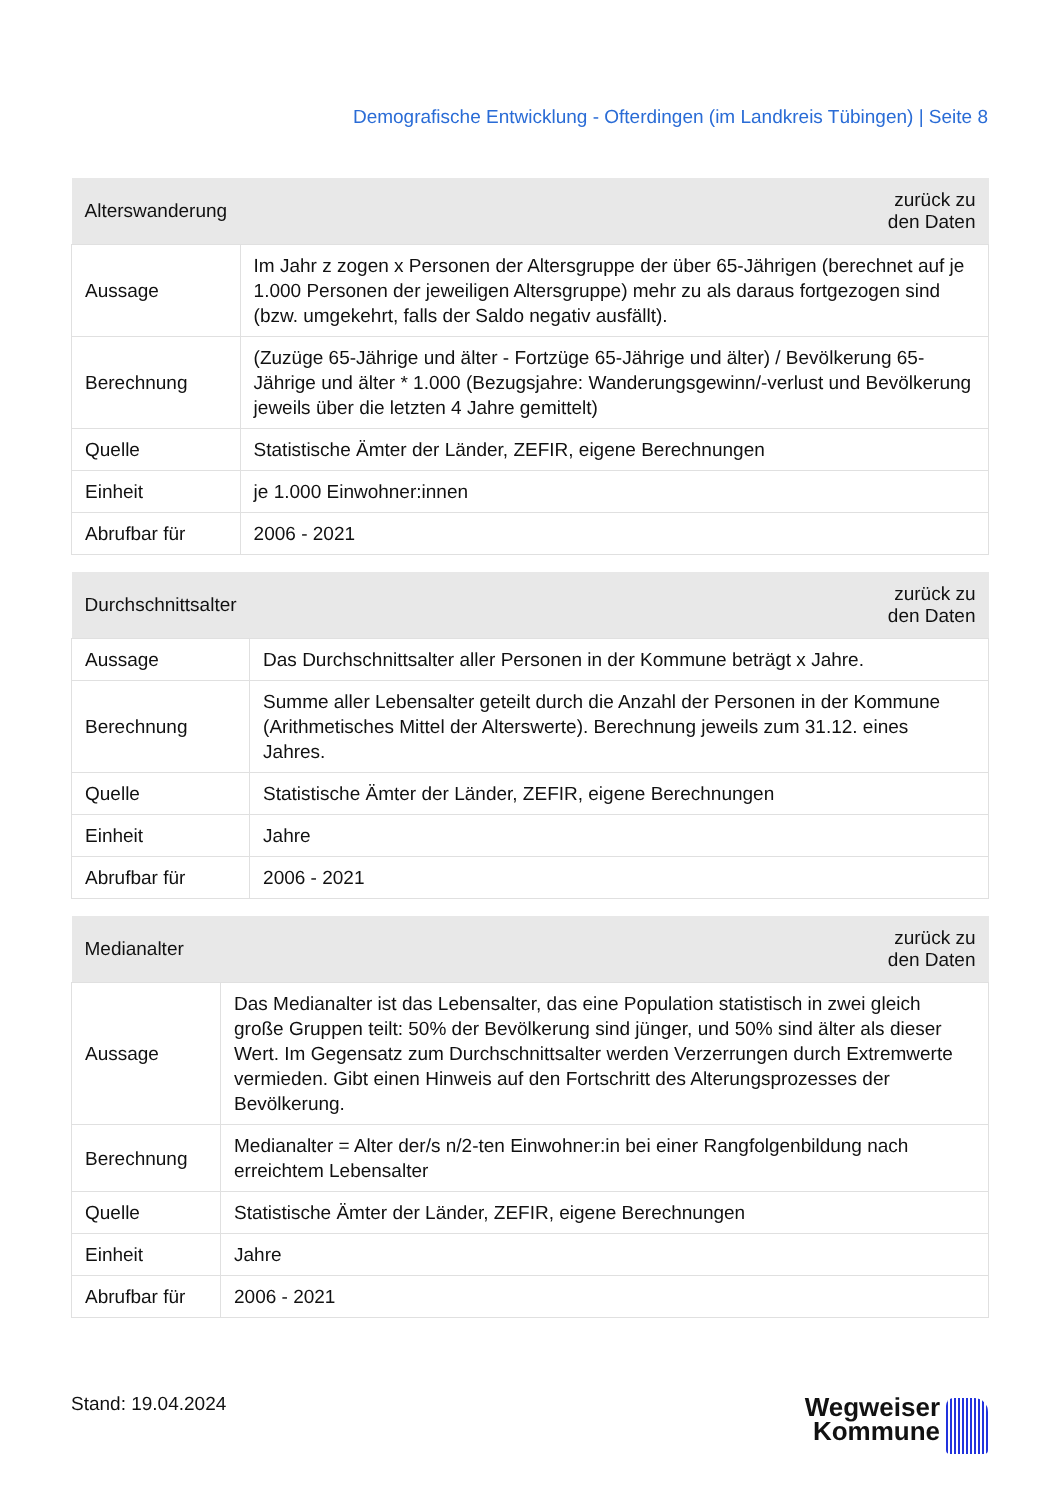Demografische Entwicklung - Ofterdingen (im Landkreis Tübingen) | Seite 8
| Alterswanderung | zurück zu den Daten |
| --- | --- |
| Aussage | Im Jahr z zogen x Personen der Altersgruppe der über 65-Jährigen (berechnet auf je 1.000 Personen der jeweiligen Altersgruppe) mehr zu als daraus fortgezogen sind (bzw. umgekehrt, falls der Saldo negativ ausfällt). |
| Berechnung | (Zuzüge 65-Jährige und älter - Fortzüge 65-Jährige und älter) / Bevölkerung 65-Jährige und älter * 1.000 (Bezugsjahre: Wanderungsgewinn/-verlust und Bevölkerung jeweils über die letzten 4 Jahre gemittelt) |
| Quelle | Statistische Ämter der Länder, ZEFIR, eigene Berechnungen |
| Einheit | je 1.000 Einwohner:innen |
| Abrufbar für | 2006 - 2021 |
| Durchschnittsalter | zurück zu den Daten |
| --- | --- |
| Aussage | Das Durchschnittsalter aller Personen in der Kommune beträgt x Jahre. |
| Berechnung | Summe aller Lebensalter geteilt durch die Anzahl der Personen in der Kommune (Arithmetisches Mittel der Alterswerte). Berechnung jeweils zum 31.12. eines Jahres. |
| Quelle | Statistische Ämter der Länder, ZEFIR, eigene Berechnungen |
| Einheit | Jahre |
| Abrufbar für | 2006 - 2021 |
| Medianalter | zurück zu den Daten |
| --- | --- |
| Aussage | Das Medianalter ist das Lebensalter, das eine Population statistisch in zwei gleich große Gruppen teilt: 50% der Bevölkerung sind jünger, und 50% sind älter als dieser Wert. Im Gegensatz zum Durchschnittsalter werden Verzerrungen durch Extremwerte vermieden. Gibt einen Hinweis auf den Fortschritt des Alterungsprozesses der Bevölkerung. |
| Berechnung | Medianalter = Alter der/s n/2-ten Einwohner:in bei einer Rangfolgenbildung nach erreichtem Lebensalter |
| Quelle | Statistische Ämter der Länder, ZEFIR, eigene Berechnungen |
| Einheit | Jahre |
| Abrufbar für | 2006 - 2021 |
Stand: 19.04.2024
Wegweiser
Kommune